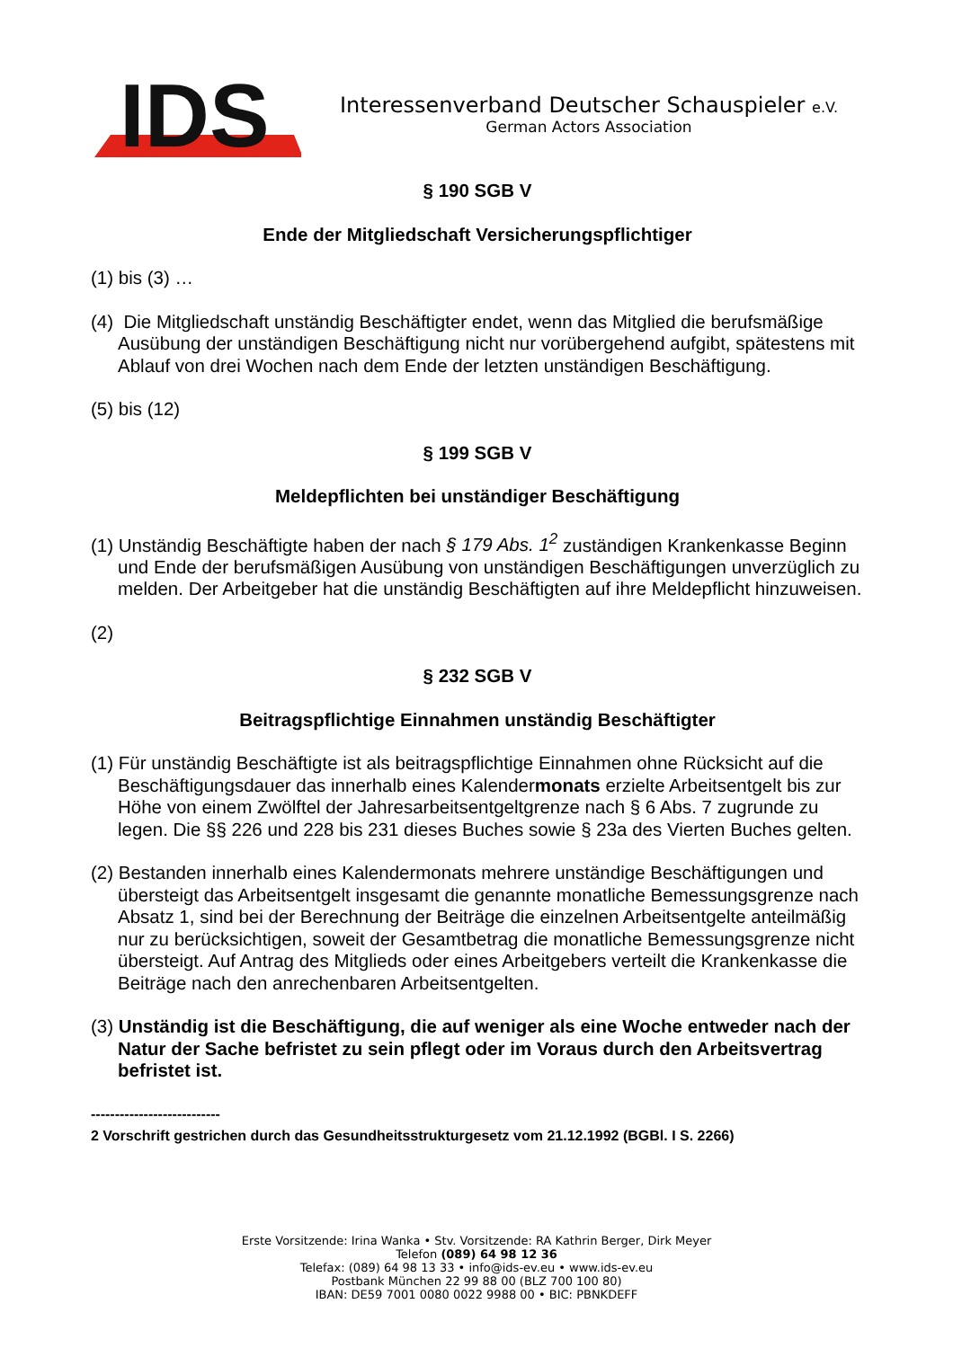IDS
Interessenverband Deutscher Schauspieler e.V.
German Actors Association
§ 190 SGB V
Ende der Mitgliedschaft Versicherungspflichtiger
(1) bis (3) …
(4) Die Mitgliedschaft unständig Beschäftigter endet, wenn das Mitglied die berufsmäßige Ausübung der unständigen Beschäftigung nicht nur vorübergehend aufgibt, spätestens mit Ablauf von drei Wochen nach dem Ende der letzten unständigen Beschäftigung.
(5) bis (12)
§ 199 SGB V
Meldepflichten bei unständiger Beschäftigung
(1) Unständig Beschäftigte haben der nach § 179 Abs. 1<sup>2</sup> zuständigen Krankenkasse Beginn und Ende der berufsmäßigen Ausübung von unständigen Beschäftigungen unverzüglich zu melden. Der Arbeitgeber hat die unständig Beschäftigten auf ihre Meldepflicht hinzuweisen.
(2)
§ 232 SGB V
Beitragspflichtige Einnahmen unständig Beschäftigter
(1) Für unständig Beschäftigte ist als beitragspflichtige Einnahmen ohne Rücksicht auf die Beschäftigungsdauer das innerhalb eines Kalendermonats erzielte Arbeitsentgelt bis zur Höhe von einem Zwölftel der Jahresarbeitsentgeltgrenze nach § 6 Abs. 7 zugrunde zu legen. Die §§ 226 und 228 bis 231 dieses Buches sowie § 23a des Vierten Buches gelten.
(2) Bestanden innerhalb eines Kalendermonats mehrere unständige Beschäftigungen und übersteigt das Arbeitsentgelt insgesamt die genannte monatliche Bemessungsgrenze nach Absatz 1, sind bei der Berechnung der Beiträge die einzelnen Arbeitsentgelte anteilmäßig nur zu berücksichtigen, soweit der Gesamtbetrag die monatliche Bemessungsgrenze nicht übersteigt. Auf Antrag des Mitglieds oder eines Arbeitgebers verteilt die Krankenkasse die Beiträge nach den anrechenbaren Arbeitsentgelten.
(3) Unständig ist die Beschäftigung, die auf weniger als eine Woche entweder nach der Natur der Sache befristet zu sein pflegt oder im Voraus durch den Arbeitsvertrag befristet ist.
---------------------------
2 Vorschrift gestrichen durch das Gesundheitsstrukturgesetz vom 21.12.1992 (BGBl. I S. 2266)
Erste Vorsitzende: Irina Wanka • Stv. Vorsitzende: RA Kathrin Berger, Dirk Meyer
Telefon (089) 64 98 12 36
Telefax: (089) 64 98 13 33 • info@ids-ev.eu • www.ids-ev.eu
Postbank München 22 99 88 00 (BLZ 700 100 80)
IBAN: DE59 7001 0080 0022 9988 00 • BIC: PBNKDEFF